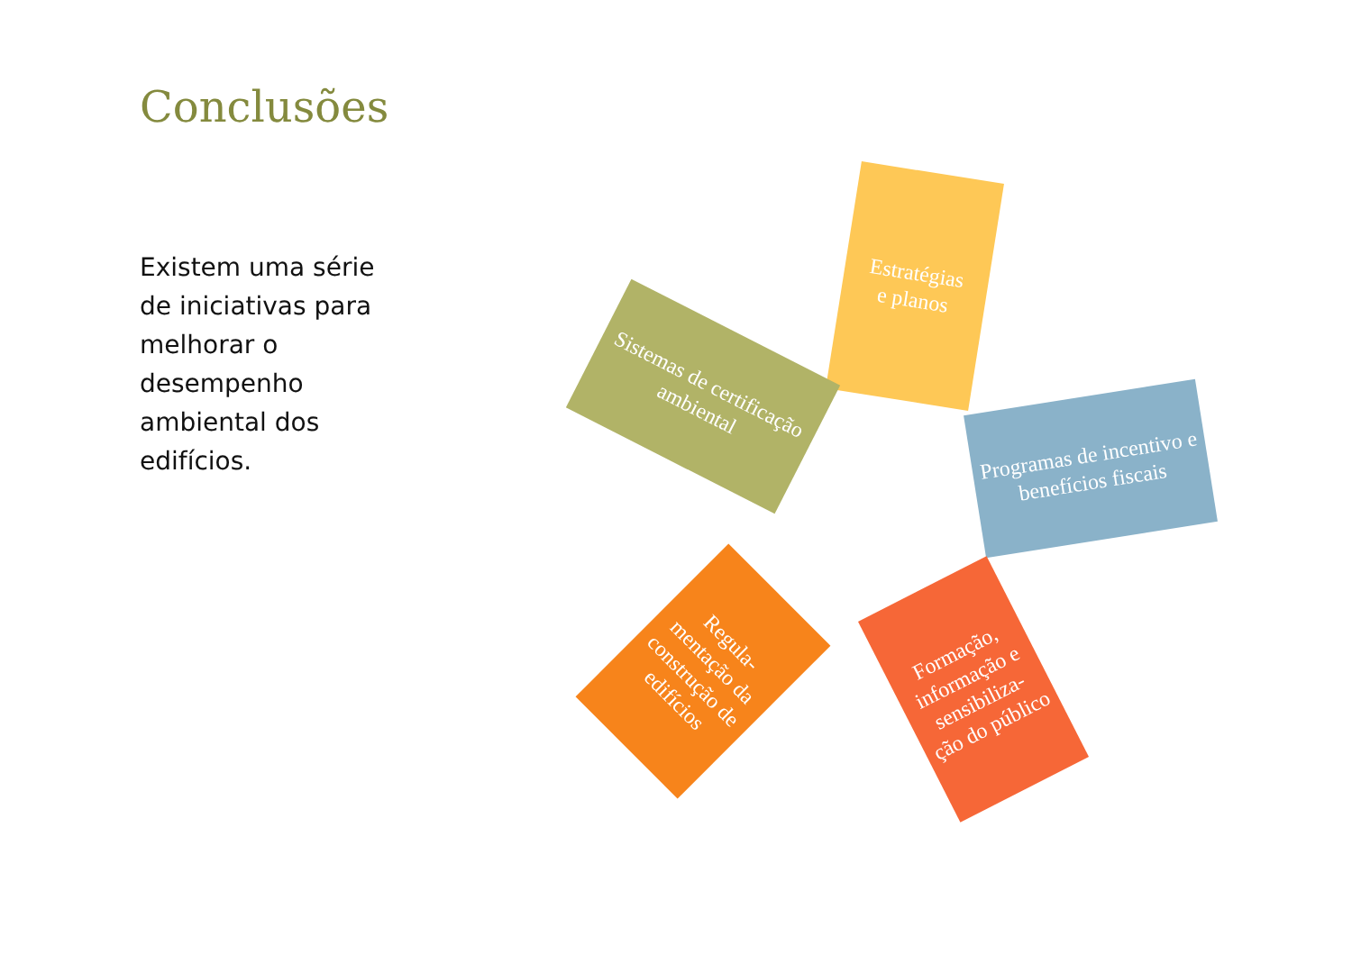Conclusões
Existem uma série de iniciativas para melhorar o desempenho ambiental dos edifícios.
Estratégias
e planos
Sistemas de certificação ambiental
Programas de incentivo e benefícios fiscais
Regula-
mentação da construção de edifícios
Formação, informação e sensibiliza-
ção do público